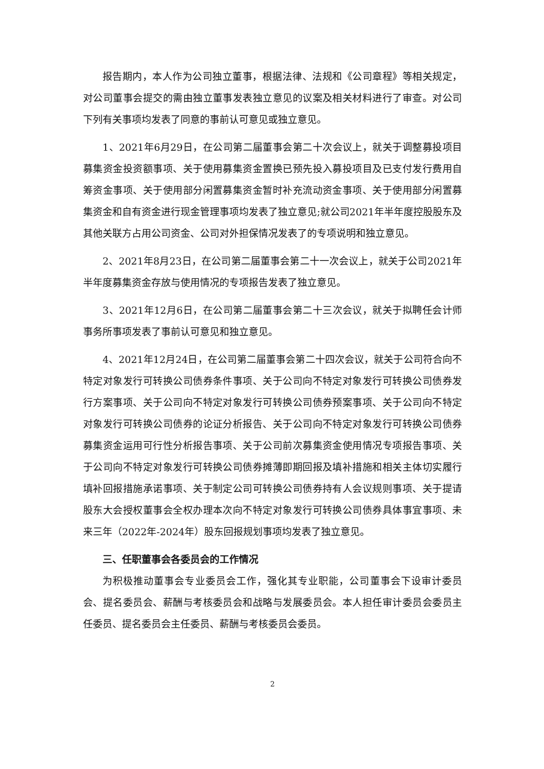报告期内，本人作为公司独立董事，根据法律、法规和《公司章程》等相关规定，对公司董事会提交的需由独立董事发表独立意见的议案及相关材料进行了审查。对公司下列有关事项均发表了同意的事前认可意见或独立意见。
1、2021年6月29日，在公司第二届董事会第二十次会议上，就关于调整募投项目募集资金投资额事项、关于使用募集资金置换已预先投入募投项目及已支付发行费用自筹资金事项、关于使用部分闲置募集资金暂时补充流动资金事项、关于使用部分闲置募集资金和自有资金进行现金管理事项均发表了独立意见;就公司2021年半年度控股股东及其他关联方占用公司资金、公司对外担保情况发表了的专项说明和独立意见。
2、2021年8月23日，在公司第二届董事会第二十一次会议上，就关于公司2021年半年度募集资金存放与使用情况的专项报告发表了独立意见。
3、2021年12月6日，在公司第二届董事会第二十三次会议，就关于拟聘任会计师事务所事项发表了事前认可意见和独立意见。
4、2021年12月24日，在公司第二届董事会第二十四次会议，就关于公司符合向不特定对象发行可转换公司债券条件事项、关于公司向不特定对象发行可转换公司债券发行方案事项、关于公司向不特定对象发行可转换公司债券预案事项、关于公司向不特定对象发行可转换公司债券的论证分析报告、关于公司向不特定对象发行可转换公司债券募集资金运用可行性分析报告事项、关于公司前次募集资金使用情况专项报告事项、关于公司向不特定对象发行可转换公司债券摊薄即期回报及填补措施和相关主体切实履行填补回报措施承诺事项、关于制定公司可转换公司债券持有人会议规则事项、关于提请股东大会授权董事会全权办理本次向不特定对象发行可转换公司债券具体事宜事项、未来三年（2022年-2024年）股东回报规划事项均发表了独立意见。
三、任职董事会各委员会的工作情况
为积极推动董事会专业委员会工作，强化其专业职能，公司董事会下设审计委员会、提名委员会、薪酬与考核委员会和战略与发展委员会。本人担任审计委员会委员主任委员、提名委员会主任委员、薪酬与考核委员会委员。
2